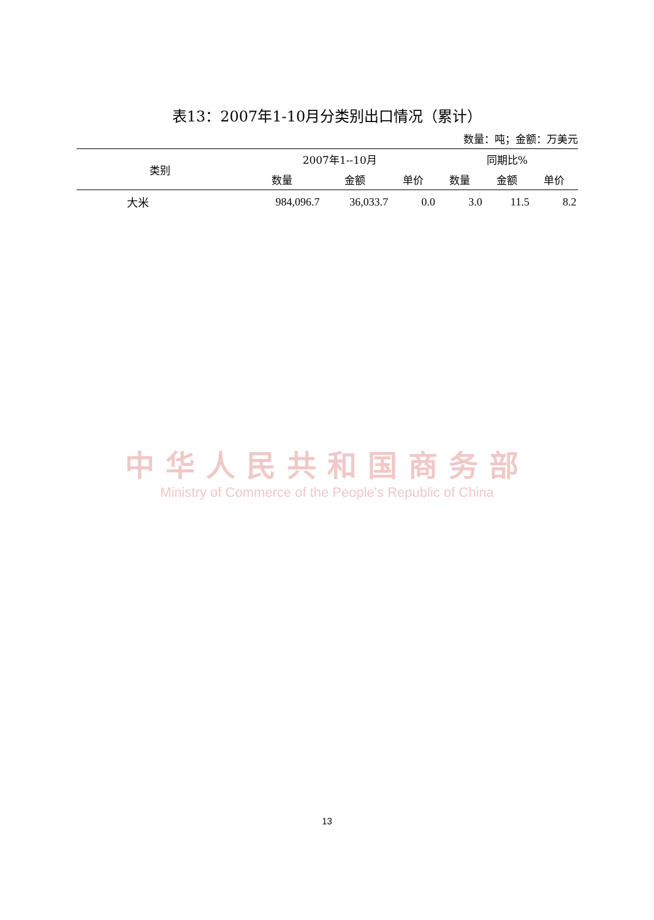表13：2007年1-10月分类别出口情况（累计）
数量：吨；金额：万美元
| 类别 | 2007年1--10月 | | | 同期比% | | |
| --- | --- | --- | --- | --- | --- | --- |
| | 数量 | 金额 | 单价 | 数量 | 金额 | 单价 |
| 大米 | 984,096.7 | 36,033.7 | 0.0 | 3.0 | 11.5 | 8.2 |
中华人民共和国商务部
Ministry of Commerce of the People's Republic of China
13